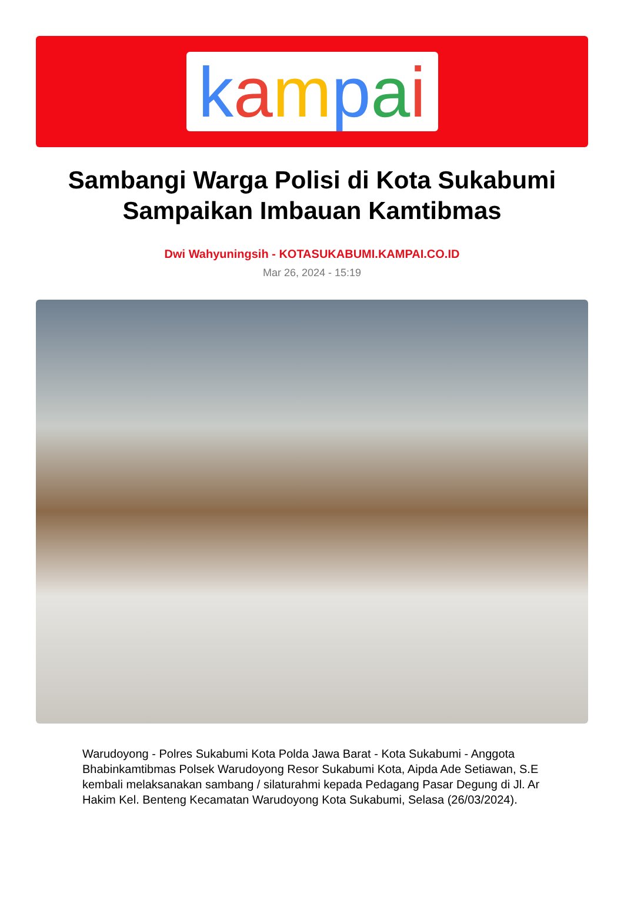kampai
Sambangi Warga Polisi di Kota Sukabumi Sampaikan Imbauan Kamtibmas
Dwi Wahyuningsih - KOTASUKABUMI.KAMPAI.CO.ID
Mar 26, 2024 - 15:19
Warudoyong - Polres Sukabumi Kota Polda Jawa Barat - Kota Sukabumi - Anggota Bhabinkamtibmas Polsek Warudoyong Resor Sukabumi Kota, Aipda Ade Setiawan, S.E kembali melaksanakan sambang / silaturahmi kepada Pedagang Pasar Degung di Jl. Ar Hakim Kel. Benteng Kecamatan Warudoyong Kota Sukabumi, Selasa (26/03/2024).